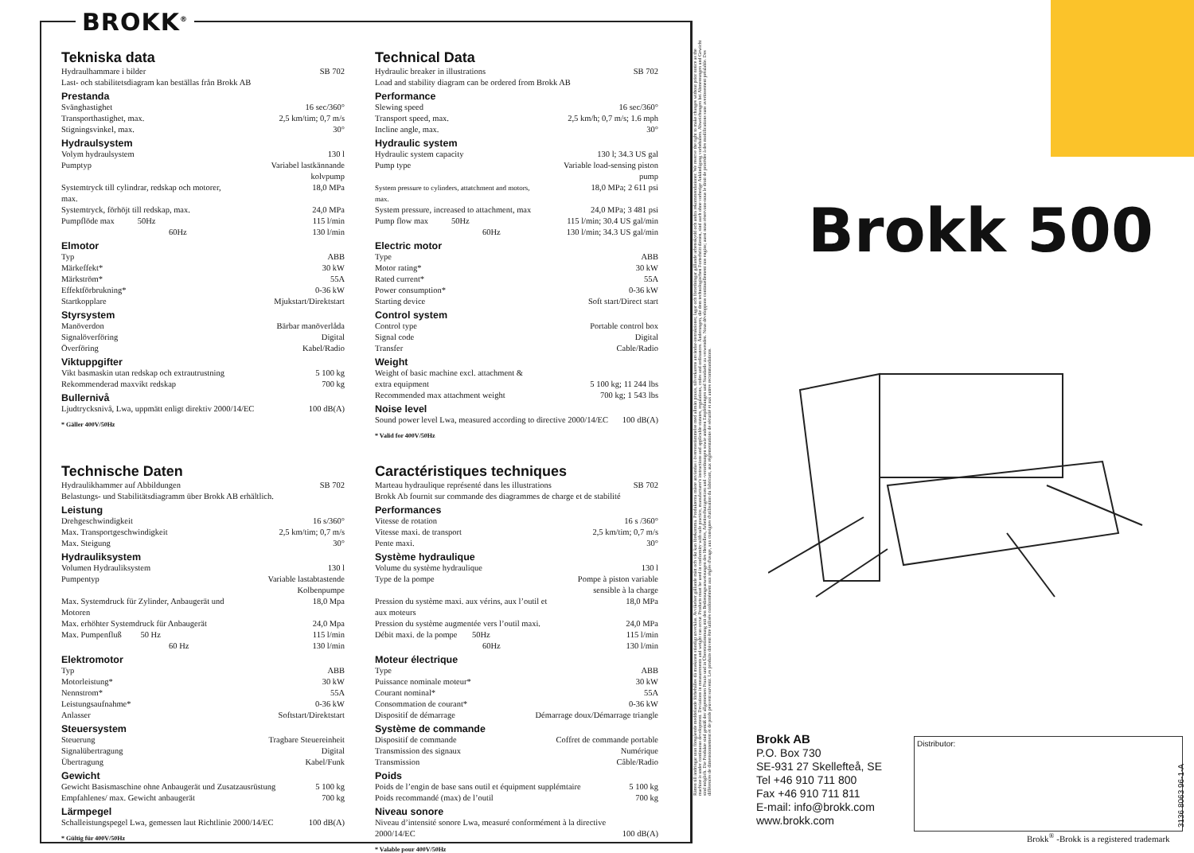BROKK<sup>®</sup>
Tekniska data
| Hydraulhammare i bilder | SB 702 |
| Last- och stabilitetsdiagram kan beställas från Brokk AB | |
Prestanda
| Svänghastighet | 16 sec/360° |
| Transporthastighet, max. | 2,5 km/tim; 0,7 m/s |
| Stigningsvinkel, max. | 30° |
Hydraulsystem
| Volym hydraulsystem | 130 l |
| Pumptyp | Variabel lastkännande kolvpump |
| Systemtryck till cylindrar, redskap och motorer, max. | 18,0 MPa |
| Systemtryck, förhöjt till redskap, max. | 24,0 MPa |
| Pumpflöde max 50Hz | 115 l/min |
| 60Hz | 130 l/min |
Elmotor
| Typ | ABB |
| Märkeffekt* | 30 kW |
| Märkström* | 55A |
| Effektförbrukning* | 0-36 kW |
| Startkopplare | Mjukstart/Direktstart |
Styrsystem
| Manöverdon | Bärbar manöverlåda |
| Signalöverföring | Digital |
| Överföring | Kabel/Radio |
Viktuppgifter
| Vikt basmaskin utan redskap och extrautrustning | 5 100 kg |
| Rekommenderad maxvikt redskap | 700 kg |
Bullernivå
| Ljudtrycksnivå, Lwa, uppmätt enligt direktiv 2000/14/EC | 100 dB(A) |
* Gäller 400V/50Hz
Technical Data
| Hydraulic breaker in illustrations | SB 702 |
| Load and stability diagram can be ordered from Brokk AB | |
Performance
| Slewing speed | 16 sec/360° |
| Transport speed, max. | 2,5 km/h; 0,7 m/s; 1.6 mph |
| Incline angle, max. | 30° |
Hydraulic system
| Hydraulic system capacity | 130 l; 34.3 US gal |
| Pump type | Variable load-sensing piston pump |
| System pressure to cylinders, attatchment and motors, max. | 18,0 MPa; 2 611 psi |
| System pressure, increased to attachment, max | 24,0 MPa; 3 481 psi |
| Pump flow max 50Hz | 115 l/min; 30.4 US gal/min |
| 60Hz | 130 l/min; 34.3 US gal/min |
Electric motor
| Type | ABB |
| Motor rating* | 30 kW |
| Rated current* | 55A |
| Power consumption* | 0-36 kW |
| Starting device | Soft start/Direct start |
Control system
| Control type | Portable control box |
| Signal code | Digital |
| Transfer | Cable/Radio |
Weight
| Weight of basic machine excl. attachment & extra equipment | 5 100 kg; 11 244 lbs |
| Recommended max attachment weight | 700 kg; 1 543 lbs |
Noise level
| Sound power level Lwa, measured according to directive 2000/14/EC | 100 dB(A) |
* Valid for 400V/50Hz
Technische Daten
| Hydraulikhammer auf Abbildungen | SB 702 |
| Belastungs- und Stabilitätsdiagramm über Brokk AB erhältlich. | |
Leistung
| Drehgeschwindigkeit | 16 s/360° |
| Max. Transportgeschwindigkeit | 2,5 km/tim; 0,7 m/s |
| Max. Steigung | 30° |
Hydrauliksystem
| Volumen Hydrauliksystem | 130 l |
| Pumpentyp | Variable lastabtastende Kolbenpumpe |
| Max. Systemdruck für Zylinder, Anbaugerät und Motoren | 18,0 Mpa |
| Max. erhöhter Systemdruck für Anbaugerät | 24,0 Mpa |
| Max. Pumpenfluß 50 Hz | 115 l/min |
| 60 Hz | 130 l/min |
Elektromotor
| Typ | ABB |
| Motorleistung* | 30 kW |
| Nennstrom* | 55A |
| Leistungsaufnahme* | 0-36 kW |
| Anlasser | Softstart/Direktstart |
Steuersystem
| Steuerung | Tragbare Steuereinheit |
| Signalübertragung | Digital |
| Übertragung | Kabel/Funk |
Gewicht
| Gewicht Basismaschine ohne Anbaugerät und Zusatzausrüstung | 5 100 kg |
| Empfahlenes/ max. Gewicht anbaugerät | 700 kg |
Lärmpegel
| Schalleistungspegel Lwa, gemessen laut Richtlinie 2000/14/EC | 100 dB(A) |
* Gültig für 400V/50Hz
Caractéristiques techniques
| Marteau hydraulique représenté dans les illustrations | SB 702 |
| Brokk Ab fournit sur commande des diagrammes de charge et de stabilité | |
Performances
| Vitesse de rotation | 16 s /360° |
| Vitesse maxi. de transport | 2,5 km/tim; 0,7 m/s |
| Pente maxi. | 30° |
Système hydraulique
| Volume du système hydraulique | 130 l |
| Type de la pompe | Pompe à piston variable sensible à la charge |
| Pression du système maxi. aux vérins, aux l’outil et aux moteurs | 18,0 MPa |
| Pression du système augmentée vers l’outil maxi. | 24,0 MPa |
| Débit maxi. de la pompe 50Hz | 115 l/min |
| 60Hz | 130 l/min |
Moteur électrique
| Type | ABB |
| Puissance nominale moteur* | 30 kW |
| Courant nominal* | 55A |
| Consommation de courant* | 0-36 kW |
| Dispositif de démarrage | Démarrage doux/Démarrage triangle |
Système de commande
| Dispositif de commande | Coffret de commande portable |
| Transmission des signaux | Numérique |
| Transmission | Câble/Radio |
Poids
| Poids de l’engin de base sans outil et équipment supplémtaire | 5 100 kg |
| Poids recommandé (max) de l’outil | 700 kg |
Niveau sonore
| Niveau d’intensité sonore Lwa, measuré conformément à la directive 2000/14/EC | 100 dB(A) |
* Valable pour 400V/50Hz
Rätten till ändringar utan föregående meddelande förbehålles då maskinen ständigt utvecklas. Avvikelser gällande mått och vikt kan förekomma. Produkterna måste användas i överensstämmelse med allmän praxis, tillverkarens användar-instruktioner, lagar och förordningar gällande arbetsskydd och andra rekommendationer. We reserve the right to make changes without prior notice as the machine is under continuous development. Deviations in measurements and weight can occur. Products must be used in conformity with safe practice, manufacturer's instructions and applicable statutes, regulations, codes and ordinances. Änderungen, die dem technologischen Fortschritt dienen, sind auch ohne vorherige Ankündigung vorbehalten. Abweichungen bei Abmessungen und Gewicht sind möglich. Die Produkte sind gemäß der allgemeinen Praxis und in Übereinstimmung mit den Bedienungsanweisungen des Herstellers, Arbeitsschutzgesetzen und -verordnungen sowie anderen Empfehlungen und Standards zu verwenden. Nous développons continuellement nos engins; aussi nous réservons-nous le droit de procéder à des modifications sans avertissement préalable. Des différences de dimensionnement et de poids peuvent survenir. Les produits doivent être utilisés conformément aux règles d'usage, aux consignes d'utilisation du fabricant, aux réglementations de sécurité et aux autres recommandations.
Brokk 500
Brokk AB
P.O. Box 730
SE-931 27 Skellefteå, SE
Tel +46 910 711 800
Fax +46 910 711 811
E-mail: info@brokk.com
www.brokk.com
Distributor:
3136 8063 96-1-A
Brokk<sup>®</sup> -Brokk is a registered trademark